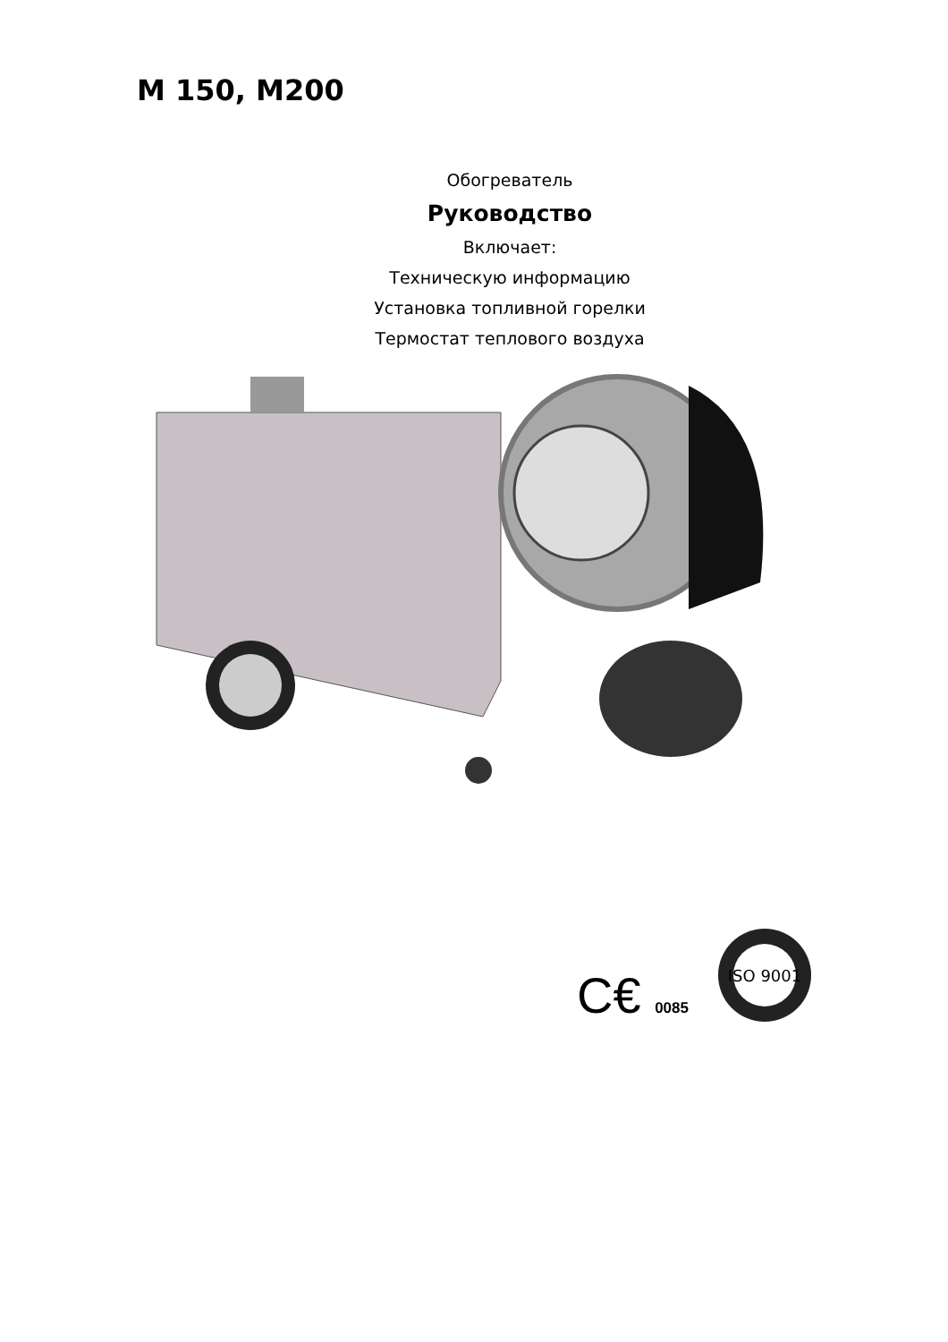M 150, M200
Обогреватель
Руководство
Включает:
Техническую информацию
Установка топливной горелки
Термостат теплового воздуха
C€ 0085
ISO 9001